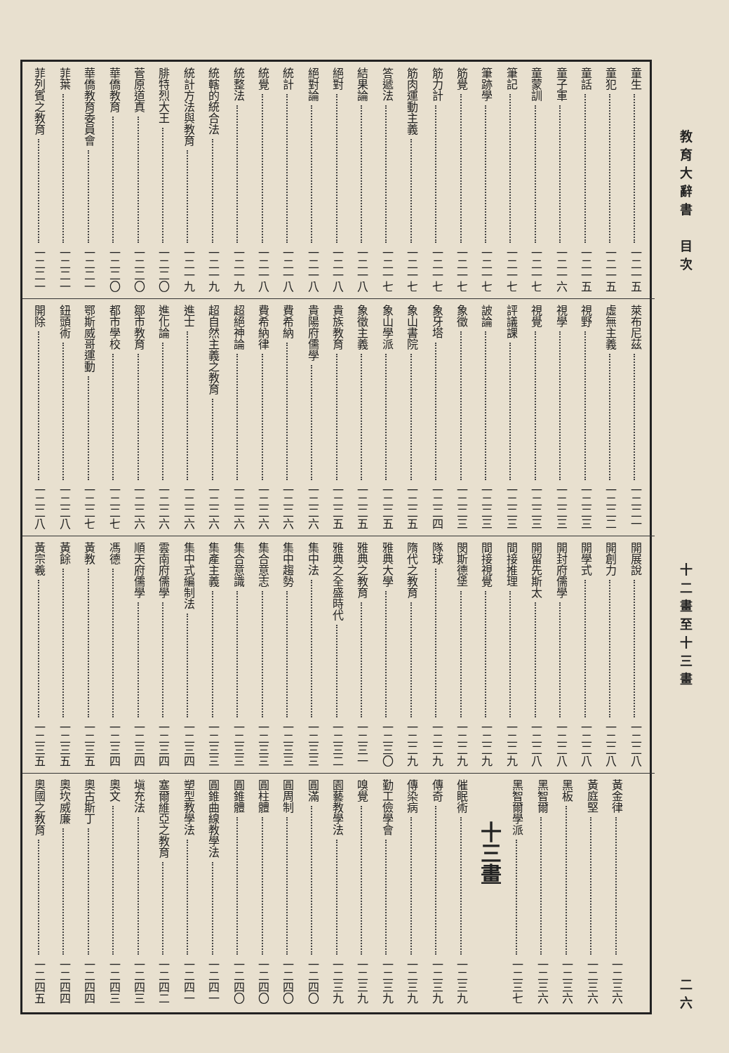教育大辭書　目次 十二畫至十三畫 二六
童生 一二一五
童犯 一二一五
童話 一二一五
童子軍 一二一六
童蒙訓 一二一七
筆記 一二一七
筆跡學 一二一七
筋覺 一二一七
筋力計 一二一七
筋肉運動主義 一二一七
答遞法 一二一七
結果論 一二一八
絕對 一二一八
絕對論 一二一八
統計 一二一八
統覺 一二一八
統整法 一二一九
統轄的統合法 一二一九
統計方法與教育 一二一九
腓特烈大王 一二二〇
菅原道真 一二二〇
華僑教育 一二二〇
華僑教育委員會 一二二一
菲葉 一二二一
菲列賓之教育 一二二一
萊布尼茲 一二二一
虛無主義 一二二二
視野 一二二三
視學 一二二三
視覺 一二二三
評議課 一二二三
詖論 一二二三
象徵 一二二三
象牙塔 一二二四
象山書院 一二二五
象山學派 一二二五
象徵主義 一二二五
貴族教育 一二二五
貴陽府儒學 一二二六
費希納 一二二六
費希納律 一二二六
超絕神論 一二二六
超自然主義之教育 一二二六
進士 一二二六
進化論 一二二六
鄒市教育 一二二六
都市學校 一二二七
鄂斯威哥運動 一二二七
鈕頭術 一二二八
開除 一二二八
開展說 一二二八
開創力 一二二八
開學式 一二二八
開封府儒學 一二二八
開留先斯太 一二二八
間接推理 一二二九
間接視覺 一二二九
閔斯德堡 一二二九
隊球 一二二九
隋代之教育 一二二九
雅典大學 一二三〇
雅典之教育 一二三一
雅典之全盛時代 一二三二
集中法 一二三三
集中趨勢 一二三三
集合意志 一二三三
集合意識 一二三三
集產主義 一二三三
集中式編制法 一二三四
雲南府儒學 一二三四
順天府儒學 一二三四
馮德 一二三四
黃教 一二三五
黃餘 一二三五
黃宗羲 一二三五
黃金律 一二三六
黃庭堅 一二三六
黑板 一二三六
黑智爾 一二三六
黑智爾學派 一二三七
十三畫
催眠術 一二三九
傳奇 一二三九
傳染病 一二三九
勤工儉學會 一二三九
嗅覺 一二三九
園藝教學法 一二三九
圓滿 一二四〇
圓周制 一二四〇
圓柱體 一二四〇
圓錐體 一二四〇
圓錐曲線教學法 一二四一
塑型教學法 一二四一
塞爾維亞之教育 一二四二
塡充法 一二四三
奧文 一二四三
奧古斯丁 一二四四
奧坎威廉 一二四四
奧國之教育 一二四五